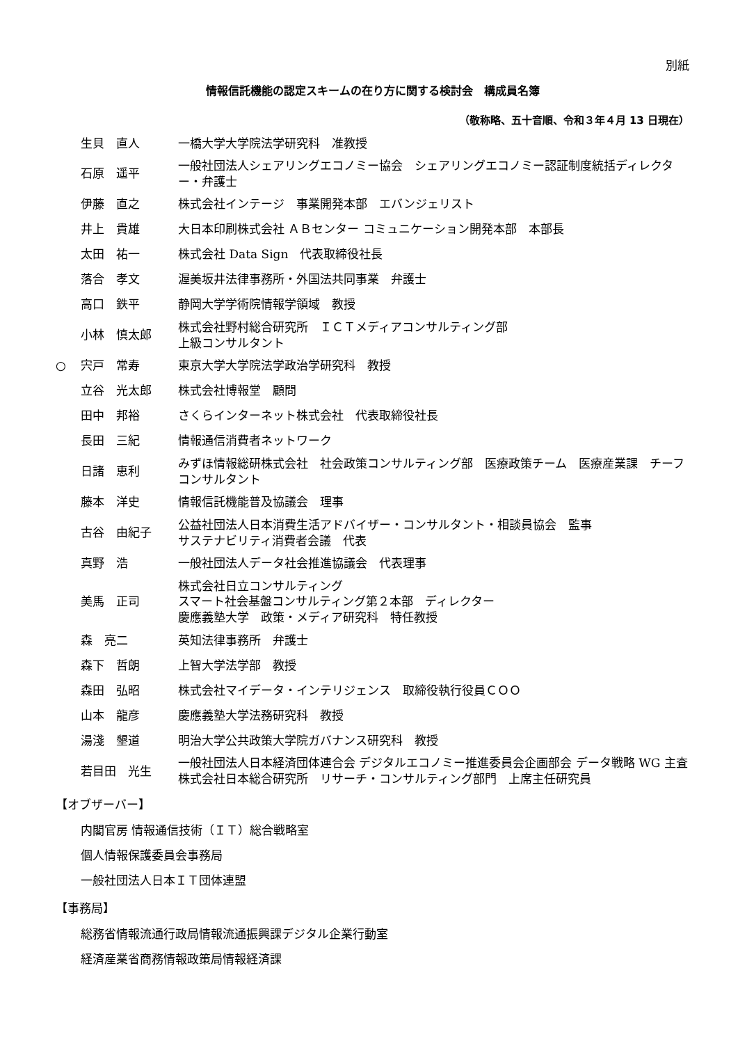別紙
情報信託機能の認定スキームの在り方に関する検討会　構成員名簿
（敬称略、五十音順、令和３年４月 13 日現在）
| | 生貝 直人 | 一橋大学大学院法学研究科 准教授 |
| | 石原 遥平 | 一般社団法人シェアリングエコノミー協会 シェアリングエコノミー認証制度統括ディレクター・弁護士 |
| | 伊藤 直之 | 株式会社インテージ 事業開発本部 エバンジェリスト |
| | 井上 貴雄 | 大日本印刷株式会社 ＡＢセンター コミュニケーション開発本部 本部長 |
| | 太田 祐一 | 株式会社 Data Sign 代表取締役社長 |
| | 落合 孝文 | 渥美坂井法律事務所・外国法共同事業 弁護士 |
| | 高口 鉄平 | 静岡大学学術院情報学領域 教授 |
| | 小林 慎太郎 | 株式会社野村総合研究所 ＩＣＴメディアコンサルティング部 上級コンサルタント |
| ○ | 宍戸 常寿 | 東京大学大学院法学政治学研究科 教授 |
| | 立谷 光太郎 | 株式会社博報堂 顧問 |
| | 田中 邦裕 | さくらインターネット株式会社 代表取締役社長 |
| | 長田 三紀 | 情報通信消費者ネットワーク |
| | 日諸 恵利 | みずほ情報総研株式会社 社会政策コンサルティング部 医療政策チーム 医療産業課 チーフコンサルタント |
| | 藤本 洋史 | 情報信託機能普及協議会 理事 |
| | 古谷 由紀子 | 公益社団法人日本消費生活アドバイザー・コンサルタント・相談員協会 監事 サステナビリティ消費者会議 代表 |
| | 真野 浩 | 一般社団法人データ社会推進協議会 代表理事 |
| | 美馬 正司 | 株式会社日立コンサルティング スマート社会基盤コンサルティング第２本部 ディレクター 慶應義塾大学 政策・メディア研究科 特任教授 |
| | 森 亮二 | 英知法律事務所 弁護士 |
| | 森下 哲朗 | 上智大学法学部 教授 |
| | 森田 弘昭 | 株式会社マイデータ・インテリジェンス 取締役執行役員ＣＯＯ |
| | 山本 龍彦 | 慶應義塾大学法務研究科 教授 |
| | 湯淺 墾道 | 明治大学公共政策大学院ガバナンス研究科 教授 |
| | 若目田 光生 | 一般社団法人日本経済団体連合会 デジタルエコノミー推進委員会企画部会 データ戦略 WG 主査 株式会社日本総合研究所 リサーチ・コンサルティング部門 上席主任研究員 |
【オブザーバー】
内閣官房 情報通信技術（ＩＴ）総合戦略室
個人情報保護委員会事務局
一般社団法人日本ＩＴ団体連盟
【事務局】
総務省情報流通行政局情報流通振興課デジタル企業行動室
経済産業省商務情報政策局情報経済課